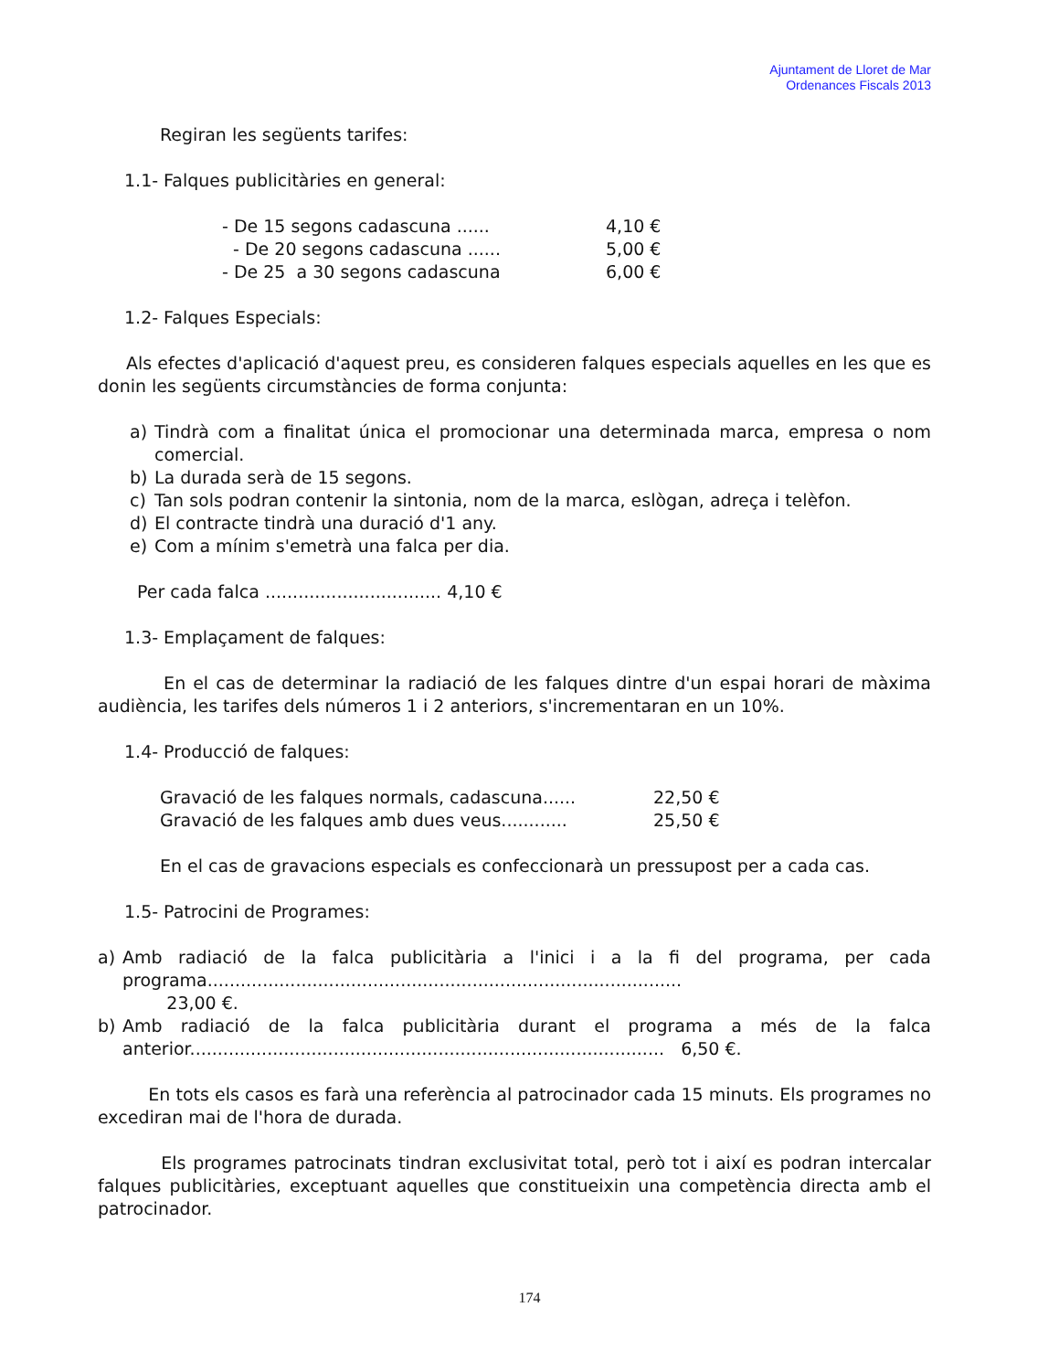Ajuntament de Lloret de Mar
Ordenances Fiscals 2013
Regiran les següents tarifes:
1.1- Falques publicitàries en general:
- De 15 segons cadascuna ...... 4,10 €
- De 20 segons cadascuna ...... 5,00 €
- De 25 a 30 segons cadascuna 6,00 €
1.2- Falques Especials:
Als efectes d'aplicació d'aquest preu, es consideren falques especials aquelles en les que es donin les següents circumstàncies de forma conjunta:
a) Tindrà com a finalitat única el promocionar una determinada marca, empresa o nom comercial.
b) La durada serà de 15 segons.
c) Tan sols podran contenir la sintonia, nom de la marca, eslògan, adreça i telèfon.
d) El contracte tindrà una duració d'1 any.
e) Com a mínim s'emetrà una falca per dia.
Per cada falca ................................ 4,10 €
1.3- Emplaçament de falques:
En el cas de determinar la radiació de les falques dintre d'un espai horari de màxima audiència, les tarifes dels números 1 i 2 anteriors, s'incrementaran en un 10%.
1.4- Producció de falques:
Gravació de les falques normals, cadascuna...... 22,50 €
Gravació de les falques amb dues veus............ 25,50 €
En el cas de gravacions especials es confeccionarà un pressupost per a cada cas.
1.5- Patrocini de Programes:
a) Amb radiació de la falca publicitària a l'inici i a la fi del programa, per cada programa......................................................................................
23,00 €.
b) Amb radiació de la falca publicitària durant el programa a més de la falca anterior...................................................................................... 6,50 €.
En tots els casos es farà una referència al patrocinador cada 15 minuts. Els programes no excediran mai de l'hora de durada.
Els programes patrocinats tindran exclusivitat total, però tot i així es podran intercalar falques publicitàries, exceptuant aquelles que constitueixin una competència directa amb el patrocinador.
174